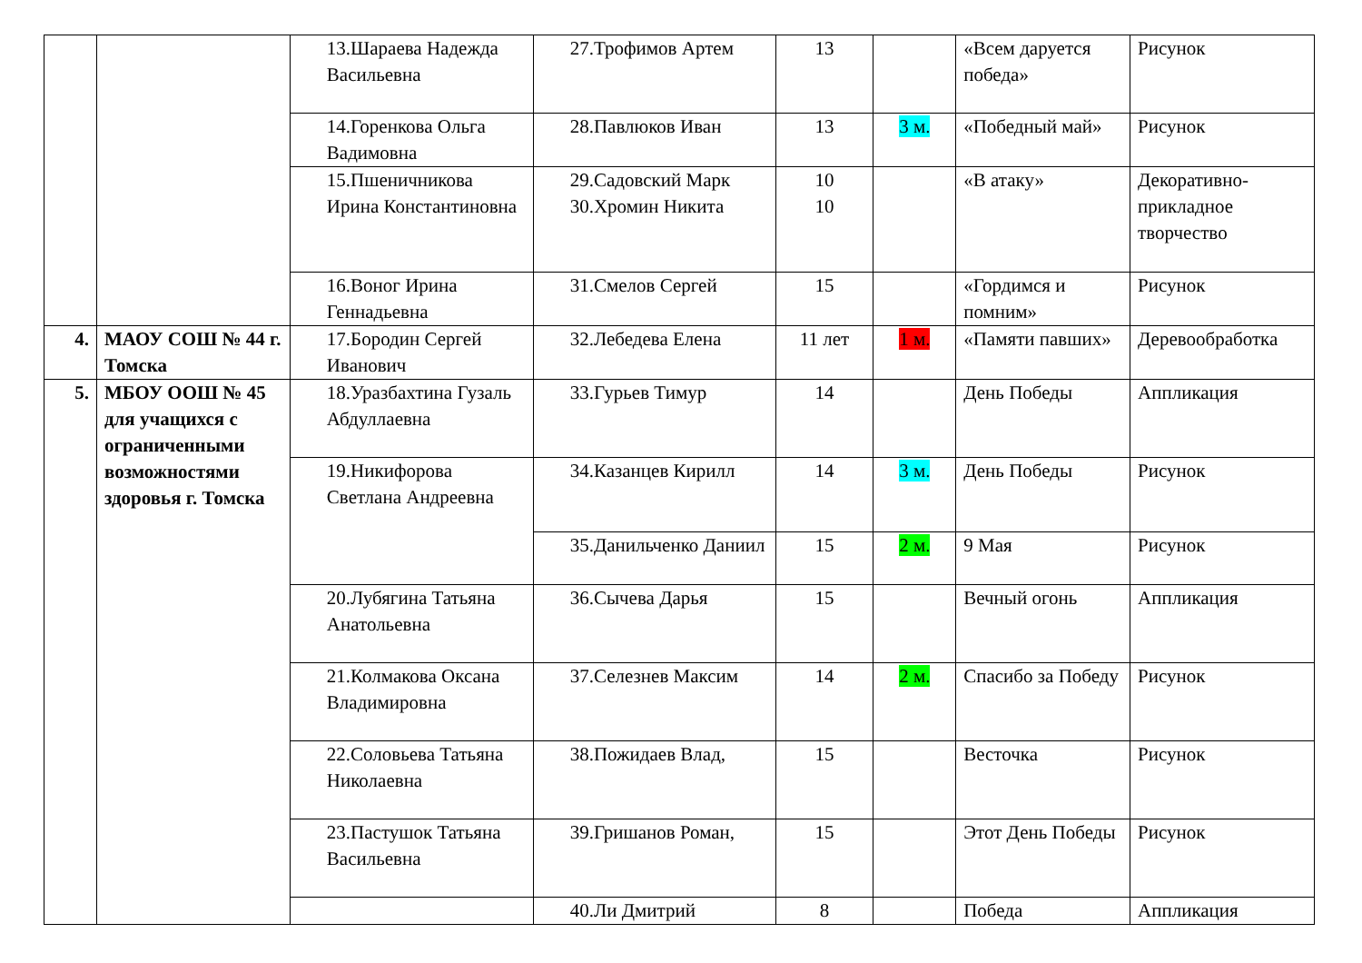| | | 13.Шараева Надежда Васильевна | 27.Трофимов Артем | 13 | | «Всем даруется победа» | Рисунок |
| | | 14.Горенкова Ольга Вадимовна | 28.Павлюков Иван | 13 | 3 м. | «Победный май» | Рисунок |
| | | 15.Пшеничникова Ирина Константиновна | 29.Садовский Марк 30.Хромин Никита | 10 10 | | «В атаку» | Декоративно-прикладное творчество |
| | | 16.Воног Ирина Геннадьевна | 31.Смелов Сергей | 15 | | «Гордимся и помним» | Рисунок |
| 4. | МАОУ СОШ № 44 г. Томска | 17.Бородин Сергей Иванович | 32.Лебедева Елена | 11 лет | 1 м. | «Памяти павших» | Деревообработка |
| 5. | МБОУ ООШ № 45 для учащихся с ограниченными возможностями здоровья г. Томска | 18.Уразбахтина Гузаль Абдуллаевна | 33.Гурьев Тимур | 14 | | День Победы | Аппликация |
| | | 19.Никифорова Светлана Андреевна | 34.Казанцев Кирилл | 14 | 3 м. | День Победы | Рисунок |
| | | | 35.Данильченко Даниил | 15 | 2 м. | 9 Мая | Рисунок |
| | | 20.Лубягина Татьяна Анатольевна | 36.Сычева Дарья | 15 | | Вечный огонь | Аппликация |
| | | 21.Колмакова Оксана Владимировна | 37.Селезнев Максим | 14 | 2 м. | Спасибо за Победу | Рисунок |
| | | 22.Соловьева Татьяна Николаевна | 38.Пожидаев Влад, | 15 | | Весточка | Рисунок |
| | | 23.Пастушок Татьяна Васильевна | 39.Гришанов Роман, | 15 | | Этот День Победы | Рисунок |
| | | | 40.Ли Дмитрий | 8 | | Победа | Аппликация |